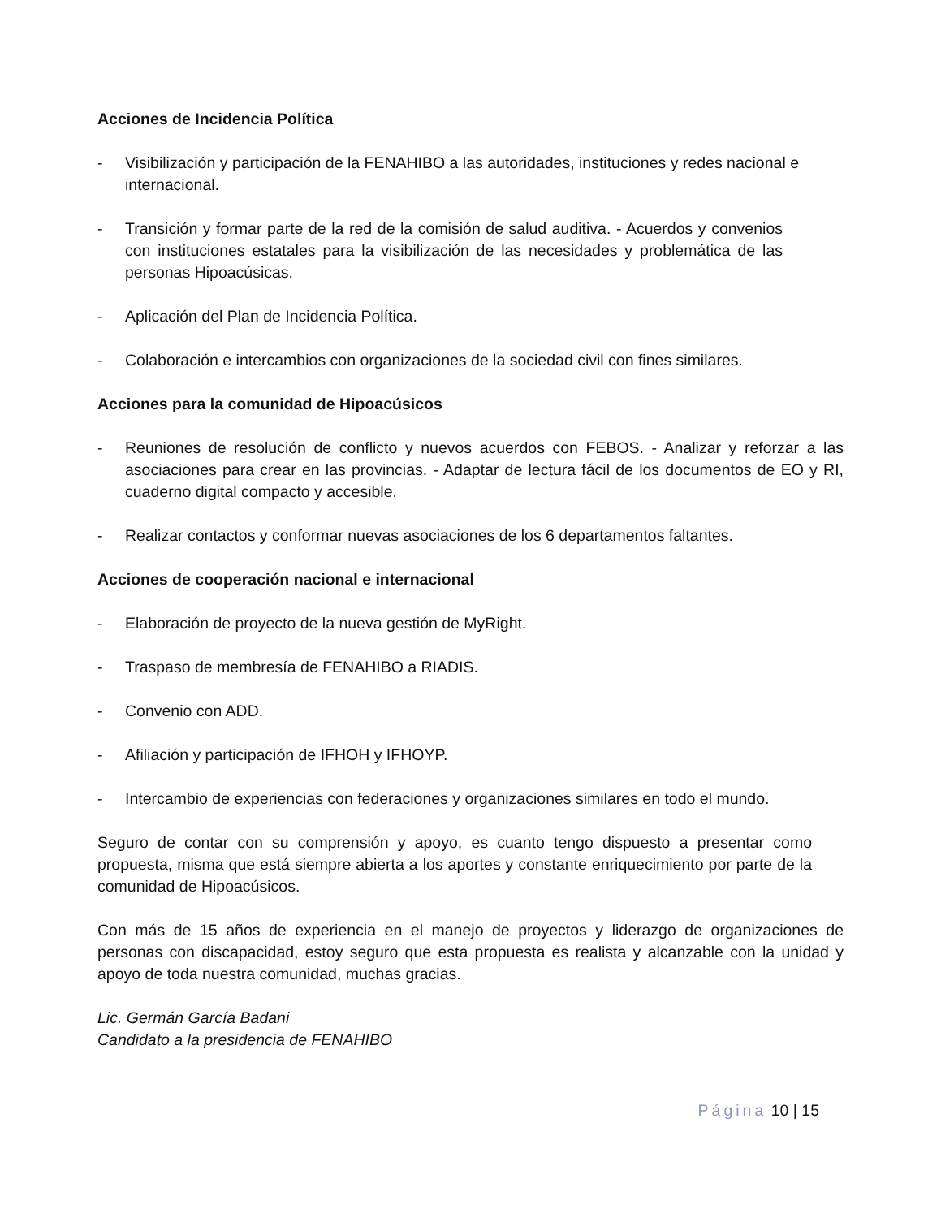Acciones de Incidencia Política
- Visibilización y participación de la FENAHIBO a las autoridades, instituciones y redes nacional e internacional.
- Transición y formar parte de la red de la comisión de salud auditiva. - Acuerdos y convenios con instituciones estatales para la visibilización de las necesidades y problemática de las personas Hipoacúsicas.
- Aplicación del Plan de Incidencia Política.
- Colaboración e intercambios con organizaciones de la sociedad civil con fines similares.
Acciones para la comunidad de Hipoacúsicos
- Reuniones de resolución de conflicto y nuevos acuerdos con FEBOS. - Analizar y reforzar a las asociaciones para crear en las provincias. - Adaptar de lectura fácil de los documentos de EO y RI, cuaderno digital compacto y accesible.
- Realizar contactos y conformar nuevas asociaciones de los 6 departamentos faltantes.
Acciones de cooperación nacional e internacional
- Elaboración de proyecto de la nueva gestión de MyRight.
- Traspaso de membresía de FENAHIBO a RIADIS.
- Convenio con ADD.
- Afiliación y participación de IFHOH y IFHOYP.
- Intercambio de experiencias con federaciones y organizaciones similares en todo el mundo.
Seguro de contar con su comprensión y apoyo, es cuanto tengo dispuesto a presentar como propuesta, misma que está siempre abierta a los aportes y constante enriquecimiento por parte de la comunidad de Hipoacúsicos.
Con más de 15 años de experiencia en el manejo de proyectos y liderazgo de organizaciones de personas con discapacidad, estoy seguro que esta propuesta es realista y alcanzable con la unidad y apoyo de toda nuestra comunidad, muchas gracias.
Lic. Germán García Badani
Candidato a la presidencia de FENAHIBO
Página 10 | 15